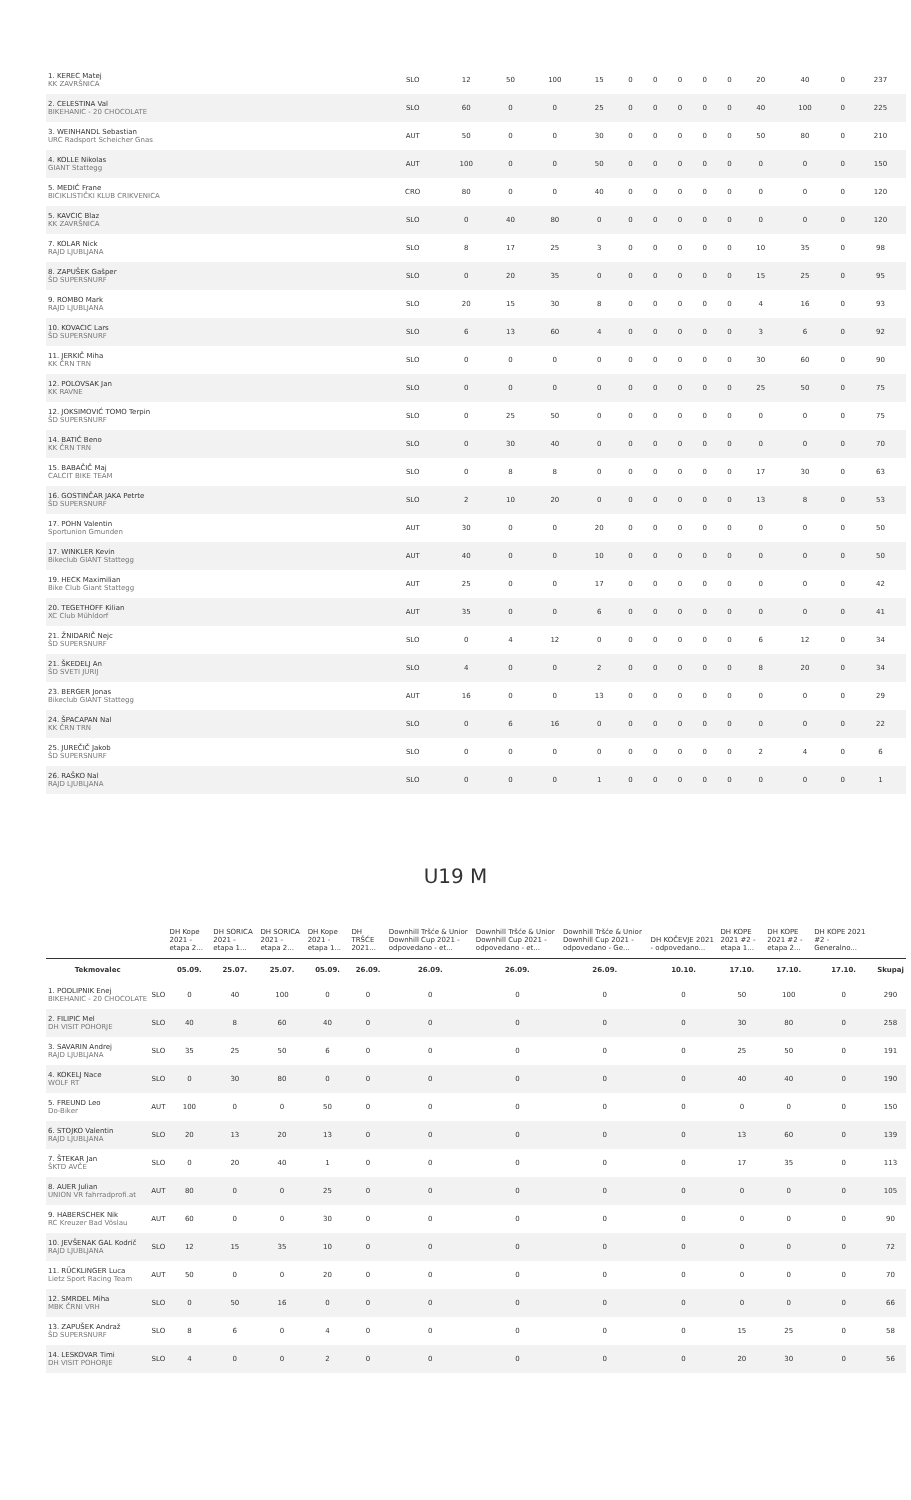| 1. KEREC Matej KK ZAVRŠNICA | SLO | 12 | 50 | 100 | 15 | 0 | 0 | 0 | 0 | 0 | 20 | 40 | 0 | 237 |
| 2. CELESTINA Val BIKEHANIC - 20 CHOCOLATE | SLO | 60 | 0 | 0 | 25 | 0 | 0 | 0 | 0 | 0 | 40 | 100 | 0 | 225 |
| 3. WEINHANDL Sebastian URC Radsport Scheicher Gnas | AUT | 50 | 0 | 0 | 30 | 0 | 0 | 0 | 0 | 0 | 50 | 80 | 0 | 210 |
| 4. KOLLE Nikolas GIANT Stattegg | AUT | 100 | 0 | 0 | 50 | 0 | 0 | 0 | 0 | 0 | 0 | 0 | 0 | 150 |
| 5. MEDIĆ Frane BICIKLISTIČKI KLUB CRIKVENICA | CRO | 80 | 0 | 0 | 40 | 0 | 0 | 0 | 0 | 0 | 0 | 0 | 0 | 120 |
| 5. KAVCIC Blaz KK ZAVRŠNICA | SLO | 0 | 40 | 80 | 0 | 0 | 0 | 0 | 0 | 0 | 0 | 0 | 0 | 120 |
| 7. KOLAR Nick RAJD LJUBLJANA | SLO | 8 | 17 | 25 | 3 | 0 | 0 | 0 | 0 | 0 | 10 | 35 | 0 | 98 |
| 8. ZAPUŠEK Gašper ŠD SUPERSNURF | SLO | 0 | 20 | 35 | 0 | 0 | 0 | 0 | 0 | 0 | 15 | 25 | 0 | 95 |
| 9. ROMBO Mark RAJD LJUBLJANA | SLO | 20 | 15 | 30 | 8 | 0 | 0 | 0 | 0 | 0 | 4 | 16 | 0 | 93 |
| 10. KOVACIC Lars ŠD SUPERSNURF | SLO | 6 | 13 | 60 | 4 | 0 | 0 | 0 | 0 | 0 | 3 | 6 | 0 | 92 |
| 11. JERKIČ Miha KK ČRN TRN | SLO | 0 | 0 | 0 | 0 | 0 | 0 | 0 | 0 | 0 | 30 | 60 | 0 | 90 |
| 12. POLOVSAK Jan KK RAVNE | SLO | 0 | 0 | 0 | 0 | 0 | 0 | 0 | 0 | 0 | 25 | 50 | 0 | 75 |
| 12. JOKSIMOVIĆ TOMO Terpin ŠD SUPERSNURF | SLO | 0 | 25 | 50 | 0 | 0 | 0 | 0 | 0 | 0 | 0 | 0 | 0 | 75 |
| 14. BATIĆ Beno KK ČRN TRN | SLO | 0 | 30 | 40 | 0 | 0 | 0 | 0 | 0 | 0 | 0 | 0 | 0 | 70 |
| 15. BABAČIČ Maj CALCIT BIKE TEAM | SLO | 0 | 8 | 8 | 0 | 0 | 0 | 0 | 0 | 0 | 17 | 30 | 0 | 63 |
| 16. GOSTINČAR JAKA Petrte ŠD SUPERSNURF | SLO | 2 | 10 | 20 | 0 | 0 | 0 | 0 | 0 | 0 | 13 | 8 | 0 | 53 |
| 17. POHN Valentin Sportunion Gmunden | AUT | 30 | 0 | 0 | 20 | 0 | 0 | 0 | 0 | 0 | 0 | 0 | 0 | 50 |
| 17. WINKLER Kevin Bikeclub GIANT Stattegg | AUT | 40 | 0 | 0 | 10 | 0 | 0 | 0 | 0 | 0 | 0 | 0 | 0 | 50 |
| 19. HECK Maximilian Bike Club Giant Stattegg | AUT | 25 | 0 | 0 | 17 | 0 | 0 | 0 | 0 | 0 | 0 | 0 | 0 | 42 |
| 20. TEGETHOFF Kilian XC Club Mühldorf | AUT | 35 | 0 | 0 | 6 | 0 | 0 | 0 | 0 | 0 | 0 | 0 | 0 | 41 |
| 21. ŽNIDARIČ Nejc ŠD SUPERSNURF | SLO | 0 | 4 | 12 | 0 | 0 | 0 | 0 | 0 | 0 | 6 | 12 | 0 | 34 |
| 21. ŠKEDELJ An ŠD SVETI JURIJ | SLO | 4 | 0 | 0 | 2 | 0 | 0 | 0 | 0 | 0 | 8 | 20 | 0 | 34 |
| 23. BERGER Jonas Bikeclub GIANT Stattegg | AUT | 16 | 0 | 0 | 13 | 0 | 0 | 0 | 0 | 0 | 0 | 0 | 0 | 29 |
| 24. ŠPACAPAN Nal KK ČRN TRN | SLO | 0 | 6 | 16 | 0 | 0 | 0 | 0 | 0 | 0 | 0 | 0 | 0 | 22 |
| 25. JUREČIČ Jakob ŠD SUPERSNURF | SLO | 0 | 0 | 0 | 0 | 0 | 0 | 0 | 0 | 0 | 2 | 4 | 0 | 6 |
| 26. RAŠKO Nal RAJD LJUBLJANA | SLO | 0 | 0 | 0 | 1 | 0 | 0 | 0 | 0 | 0 | 0 | 0 | 0 | 1 |
U19 M
| | | DH Kope 2021 - etapa 2... | DH SORICA 2021 - etapa 1... | DH SORICA 2021 - etapa 2... | DH Kope 2021 - etapa 1... | DH TRŠĆE 2021... | Downhill Tršće & Unior Downhill Cup 2021 - odpovedano - et... | Downhill Tršće & Unior Downhill Cup 2021 - odpovedano - et... | Downhill Tršće & Unior Downhill Cup 2021 - odpovedano - Ge... | DH KOČEVJE 2021 - odpovedano... | DH KOPE 2021 #2 - etapa 1... | DH KOPE 2021 #2 - etapa 2... | DH KOPE 2021 #2 - Generalno... | |
| --- | --- | --- | --- | --- | --- | --- | --- | --- | --- | --- | --- | --- | --- | --- |
| Tekmovalec | | 05.09. | 25.07. | 25.07. | 05.09. | 26.09. | 26.09. | 26.09. | 26.09. | 10.10. | 17.10. | 17.10. | 17.10. | Skupaj |
| 1. PODLIPNIK Enej BIKEHANIC - 20 CHOCOLATE | SLO | 0 | 40 | 100 | 0 | 0 | 0 | 0 | 0 | 0 | 50 | 100 | 0 | 290 |
| 2. FILIPIC Mel DH VISIT POHORJE | SLO | 40 | 8 | 60 | 40 | 0 | 0 | 0 | 0 | 0 | 30 | 80 | 0 | 258 |
| 3. SAVARIN Andrej RAJD LJUBLJANA | SLO | 35 | 25 | 50 | 6 | 0 | 0 | 0 | 0 | 0 | 25 | 50 | 0 | 191 |
| 4. KOKELJ Nace WOLF RT | SLO | 0 | 30 | 80 | 0 | 0 | 0 | 0 | 0 | 0 | 40 | 40 | 0 | 190 |
| 5. FREUND Leo Do-Biker | AUT | 100 | 0 | 0 | 50 | 0 | 0 | 0 | 0 | 0 | 0 | 0 | 0 | 150 |
| 6. STOJKO Valentin RAJD LJUBLJANA | SLO | 20 | 13 | 20 | 13 | 0 | 0 | 0 | 0 | 0 | 13 | 60 | 0 | 139 |
| 7. ŠTEKAR Jan ŠKTD AVČE | SLO | 0 | 20 | 40 | 1 | 0 | 0 | 0 | 0 | 0 | 17 | 35 | 0 | 113 |
| 8. AUER Julian UNION VR fahrradprofi.at | AUT | 80 | 0 | 0 | 25 | 0 | 0 | 0 | 0 | 0 | 0 | 0 | 0 | 105 |
| 9. HABERSCHEK Nik RC Kreuzer Bad Vöslau | AUT | 60 | 0 | 0 | 30 | 0 | 0 | 0 | 0 | 0 | 0 | 0 | 0 | 90 |
| 10. JEVŠENAK GAL Kodrič RAJD LJUBLJANA | SLO | 12 | 15 | 35 | 10 | 0 | 0 | 0 | 0 | 0 | 0 | 0 | 0 | 72 |
| 11. RÜCKLINGER Luca Lietz Sport Racing Team | AUT | 50 | 0 | 0 | 20 | 0 | 0 | 0 | 0 | 0 | 0 | 0 | 0 | 70 |
| 12. SMRDEL Miha MBK ČRNI VRH | SLO | 0 | 50 | 16 | 0 | 0 | 0 | 0 | 0 | 0 | 0 | 0 | 0 | 66 |
| 13. ZAPUŠEK Andraž ŠD SUPERSNURF | SLO | 8 | 6 | 0 | 4 | 0 | 0 | 0 | 0 | 0 | 15 | 25 | 0 | 58 |
| 14. LESKOVAR Timi DH VISIT POHORJE | SLO | 4 | 0 | 0 | 2 | 0 | 0 | 0 | 0 | 0 | 20 | 30 | 0 | 56 |